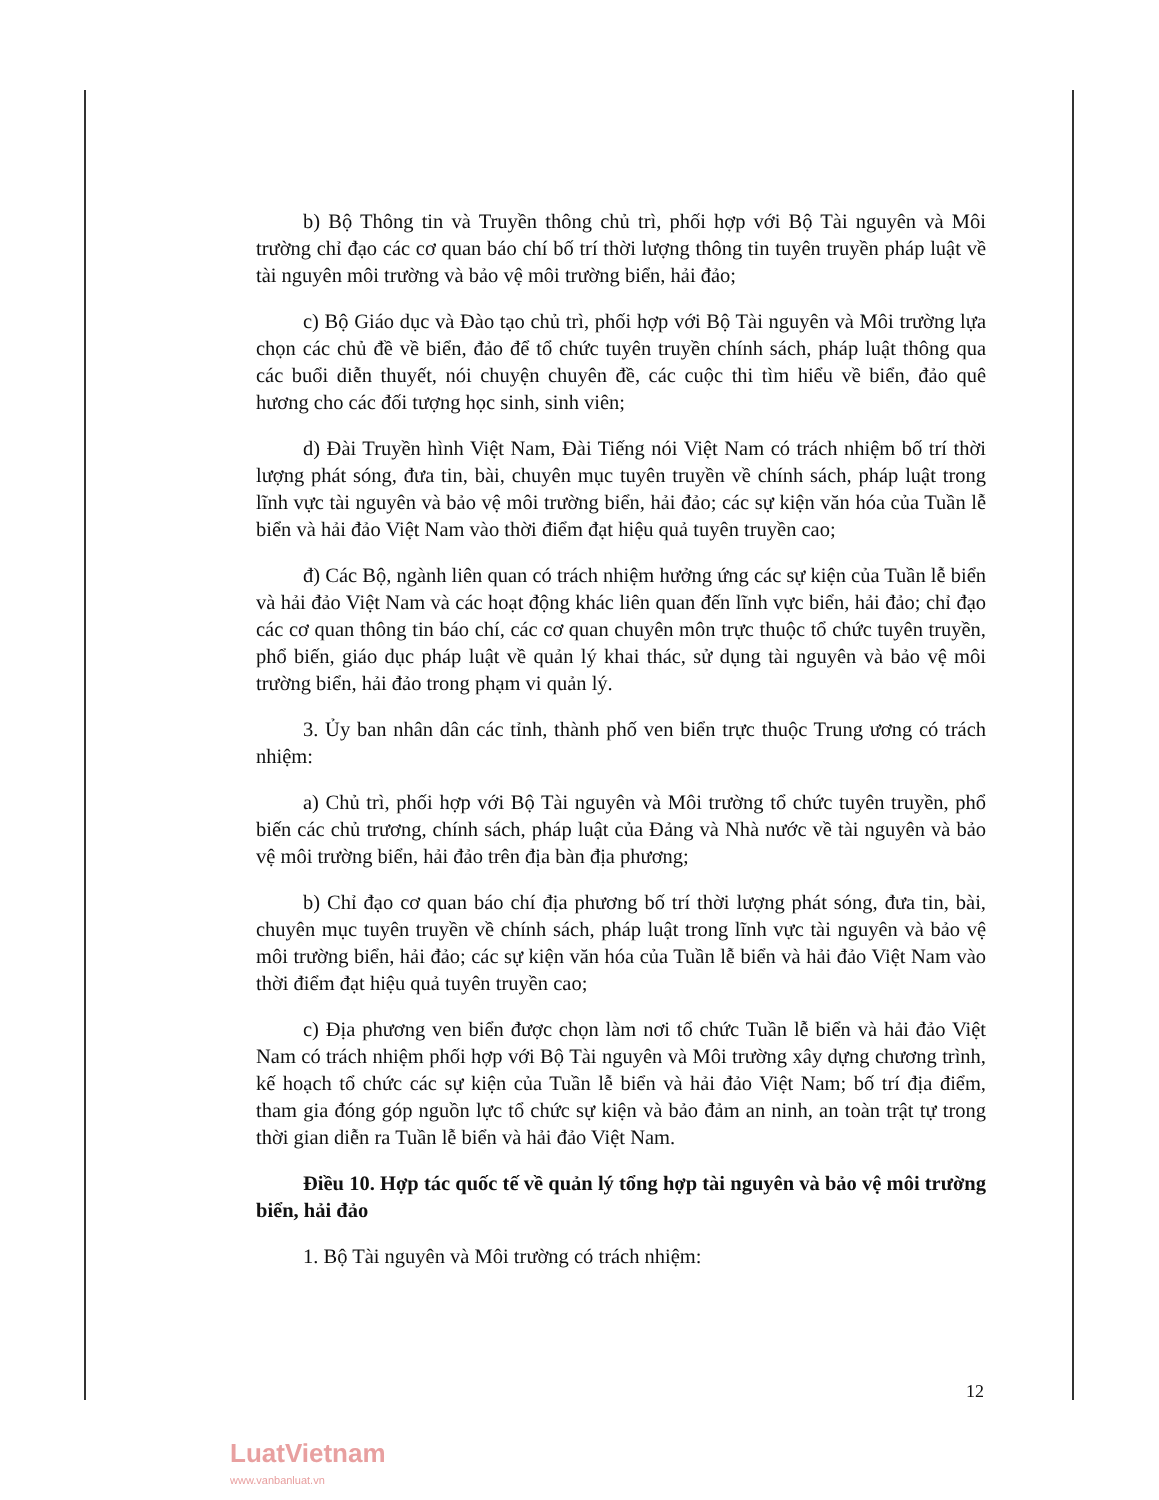b) Bộ Thông tin và Truyền thông chủ trì, phối hợp với Bộ Tài nguyên và Môi trường chỉ đạo các cơ quan báo chí bố trí thời lượng thông tin tuyên truyền pháp luật về tài nguyên môi trường và bảo vệ môi trường biển, hải đảo;
c) Bộ Giáo dục và Đào tạo chủ trì, phối hợp với Bộ Tài nguyên và Môi trường lựa chọn các chủ đề về biển, đảo để tổ chức tuyên truyền chính sách, pháp luật thông qua các buổi diễn thuyết, nói chuyện chuyên đề, các cuộc thi tìm hiểu về biển, đảo quê hương cho các đối tượng học sinh, sinh viên;
d) Đài Truyền hình Việt Nam, Đài Tiếng nói Việt Nam có trách nhiệm bố trí thời lượng phát sóng, đưa tin, bài, chuyên mục tuyên truyền về chính sách, pháp luật trong lĩnh vực tài nguyên và bảo vệ môi trường biển, hải đảo; các sự kiện văn hóa của Tuần lễ biển và hải đảo Việt Nam vào thời điểm đạt hiệu quả tuyên truyền cao;
đ) Các Bộ, ngành liên quan có trách nhiệm hưởng ứng các sự kiện của Tuần lễ biển và hải đảo Việt Nam và các hoạt động khác liên quan đến lĩnh vực biển, hải đảo; chỉ đạo các cơ quan thông tin báo chí, các cơ quan chuyên môn trực thuộc tổ chức tuyên truyền, phổ biến, giáo dục pháp luật về quản lý khai thác, sử dụng tài nguyên và bảo vệ môi trường biển, hải đảo trong phạm vi quản lý.
3. Ủy ban nhân dân các tỉnh, thành phố ven biển trực thuộc Trung ương có trách nhiệm:
a) Chủ trì, phối hợp với Bộ Tài nguyên và Môi trường tổ chức tuyên truyền, phổ biến các chủ trương, chính sách, pháp luật của Đảng và Nhà nước về tài nguyên và bảo vệ môi trường biển, hải đảo trên địa bàn địa phương;
b) Chỉ đạo cơ quan báo chí địa phương bố trí thời lượng phát sóng, đưa tin, bài, chuyên mục tuyên truyền về chính sách, pháp luật trong lĩnh vực tài nguyên và bảo vệ môi trường biển, hải đảo; các sự kiện văn hóa của Tuần lễ biển và hải đảo Việt Nam vào thời điểm đạt hiệu quả tuyên truyền cao;
c) Địa phương ven biển được chọn làm nơi tổ chức Tuần lễ biển và hải đảo Việt Nam có trách nhiệm phối hợp với Bộ Tài nguyên và Môi trường xây dựng chương trình, kế hoạch tổ chức các sự kiện của Tuần lễ biển và hải đảo Việt Nam; bố trí địa điểm, tham gia đóng góp nguồn lực tổ chức sự kiện và bảo đảm an ninh, an toàn trật tự trong thời gian diễn ra Tuần lễ biển và hải đảo Việt Nam.
Điều 10. Hợp tác quốc tế về quản lý tổng hợp tài nguyên và bảo vệ môi trường biển, hải đảo
1. Bộ Tài nguyên và Môi trường có trách nhiệm:
12
LuatVietnam
www.vanbanluat.vn